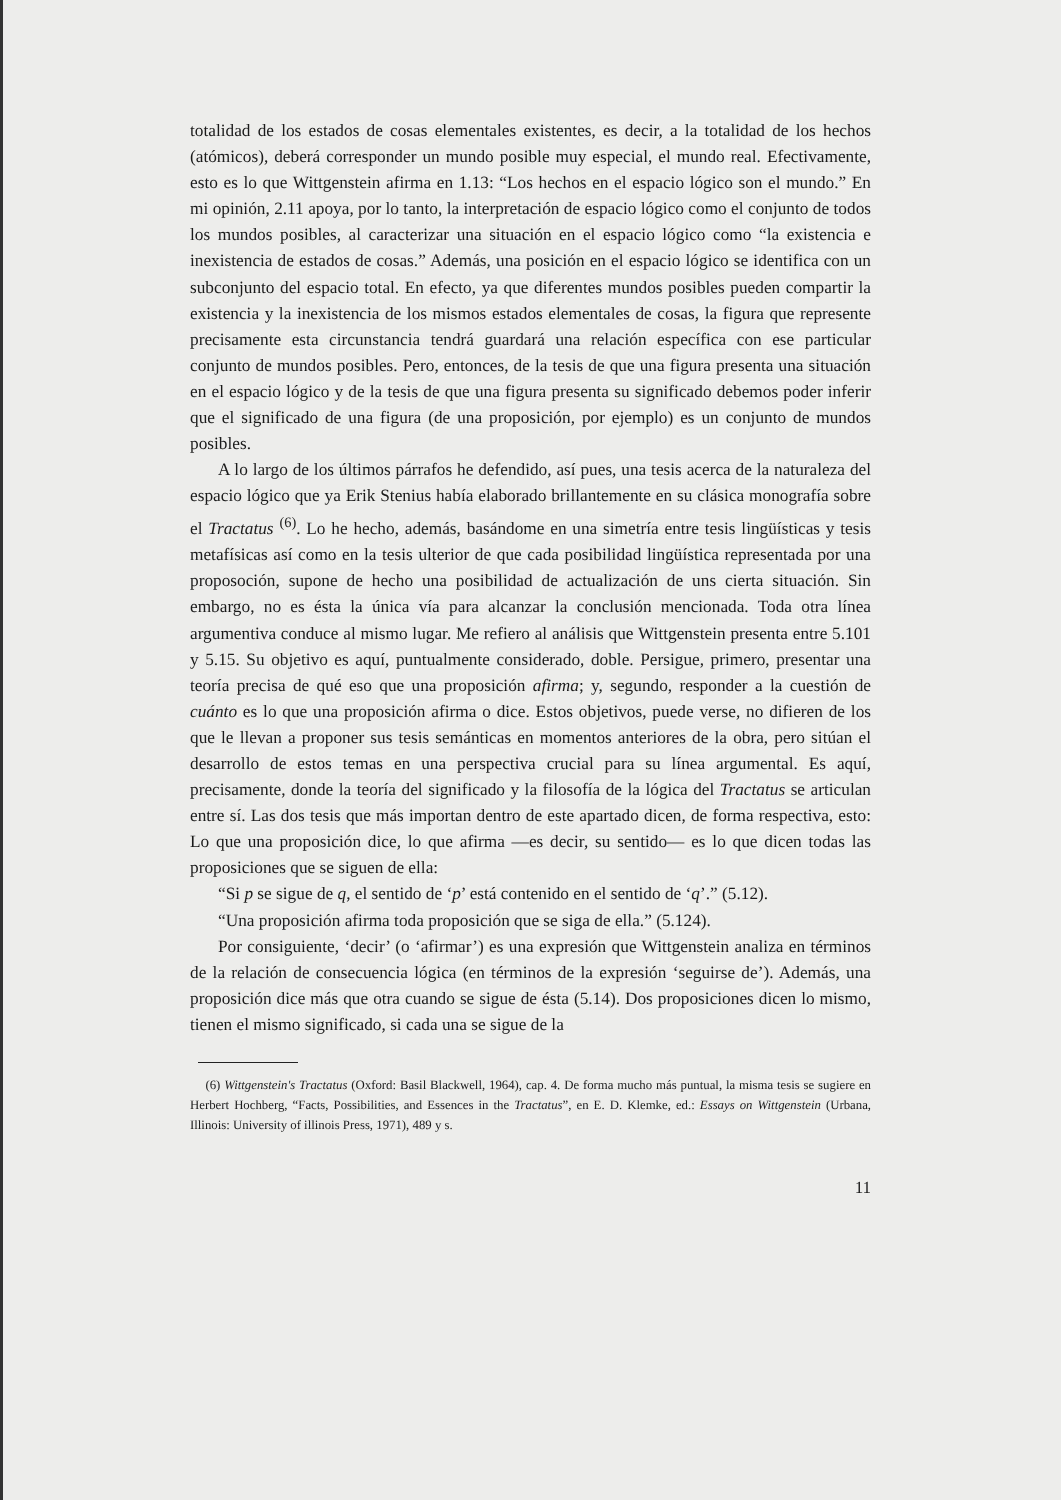totalidad de los estados de cosas elementales existentes, es decir, a la totalidad de los hechos (atómicos), deberá corresponder un mundo posible muy especial, el mundo real. Efectivamente, esto es lo que Wittgenstein afirma en 1.13: “Los hechos en el espacio lógico son el mundo.” En mi opinión, 2.11 apoya, por lo tanto, la interpretación de espacio lógico como el conjunto de todos los mundos posibles, al caracterizar una situación en el espacio lógico como “la existencia e inexistencia de estados de cosas.” Además, una posición en el espacio lógico se identifica con un subconjunto del espacio total. En efecto, ya que diferentes mundos posibles pueden compartir la existencia y la inexistencia de los mismos estados elementales de cosas, la figura que represente precisamente esta circunstancia tendrá guardará una relación específica con ese particular conjunto de mundos posibles. Pero, entonces, de la tesis de que una figura presenta una situación en el espacio lógico y de la tesis de que una figura presenta su significado debemos poder inferir que el significado de una figura (de una proposición, por ejemplo) es un conjunto de mundos posibles.
A lo largo de los últimos párrafos he defendido, así pues, una tesis acerca de la naturaleza del espacio lógico que ya Erik Stenius había elaborado brillantemente en su clásica monografía sobre el Tractatus <sup>(6)</sup>. Lo he hecho, además, basándome en una simetría entre tesis lingüísticas y tesis metafísicas así como en la tesis ulterior de que cada posibilidad lingüística representada por una proposoción, supone de hecho una posibilidad de actualización de uns cierta situación. Sin embargo, no es ésta la única vía para alcanzar la conclusión mencionada. Toda otra línea argumentiva conduce al mismo lugar. Me refiero al análisis que Wittgenstein presenta entre 5.101 y 5.15. Su objetivo es aquí, puntualmente considerado, doble. Persigue, primero, presentar una teoría precisa de qué eso que una proposición afirma; y, segundo, responder a la cuestión de cuánto es lo que una proposición afirma o dice. Estos objetivos, puede verse, no difieren de los que le llevan a proponer sus tesis semánticas en momentos anteriores de la obra, pero sitúan el desarrollo de estos temas en una perspectiva crucial para su línea argumental. Es aquí, precisamente, donde la teoría del significado y la filosofía de la lógica del Tractatus se articulan entre sí. Las dos tesis que más importan dentro de este apartado dicen, de forma respectiva, esto: Lo que una proposición dice, lo que afirma —es decir, su sentido— es lo que dicen todas las proposiciones que se siguen de ella:
“Si p se sigue de q, el sentido de ‘p’ está contenido en el sentido de ‘q’.” (5.12).
“Una proposición afirma toda proposición que se siga de ella.” (5.124).
Por consiguiente, ‘decir’ (o ‘afirmar’) es una expresión que Wittgenstein analiza en términos de la relación de consecuencia lógica (en términos de la expresión ‘seguirse de’). Además, una proposición dice más que otra cuando se sigue de ésta (5.14). Dos proposiciones dicen lo mismo, tienen el mismo significado, si cada una se sigue de la
(6) Wittgenstein's Tractatus (Oxford: Basil Blackwell, 1964), cap. 4. De forma mucho más puntual, la misma tesis se sugiere en Herbert Hochberg, “Facts, Possibilities, and Essences in the Tractatus”, en E. D. Klemke, ed.: Essays on Wittgenstein (Urbana, Illinois: University of illinois Press, 1971), 489 y s.
11